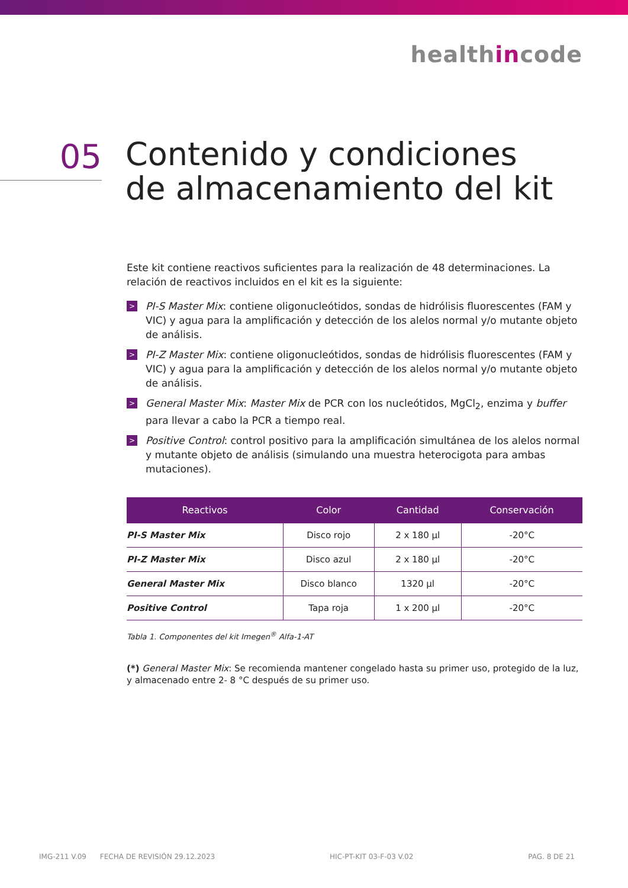healthincode
05
Contenido y condiciones
de almacenamiento del kit
Este kit contiene reactivos suficientes para la realización de 48 determinaciones. La relación de reactivos incluidos en el kit es la siguiente:
> PI-S Master Mix: contiene oligonucleótidos, sondas de hidrólisis fluorescentes (FAM y VIC) y agua para la amplificación y detección de los alelos normal y/o mutante objeto de análisis.
> PI-Z Master Mix: contiene oligonucleótidos, sondas de hidrólisis fluorescentes (FAM y VIC) y agua para la amplificación y detección de los alelos normal y/o mutante objeto de análisis.
> General Master Mix: Master Mix de PCR con los nucleótidos, MgCl<sub>2</sub>, enzima y buffer para llevar a cabo la PCR a tiempo real.
> Positive Control: control positivo para la amplificación simultánea de los alelos normal y mutante objeto de análisis (simulando una muestra heterocigota para ambas mutaciones).
| Reactivos | Color | Cantidad | Conservación |
| --- | --- | --- | --- |
| PI-S Master Mix | Disco rojo | 2 x 180 µl | -20°C |
| PI-Z Master Mix | Disco azul | 2 x 180 µl | -20°C |
| General Master Mix | Disco blanco | 1320 µl | -20°C |
| Positive Control | Tapa roja | 1 x 200 µl | -20°C |
Tabla 1. Componentes del kit Imegen<sup>®</sup> Alfa-1-AT
(*) General Master Mix: Se recomienda mantener congelado hasta su primer uso, protegido de la luz, y almacenado entre 2- 8 °C después de su primer uso.
IMG-211 V.09 FECHA DE REVISIÓN 29.12.2023 HIC-PT-KIT 03-F-03 V.02 PAG. 8 DE 21